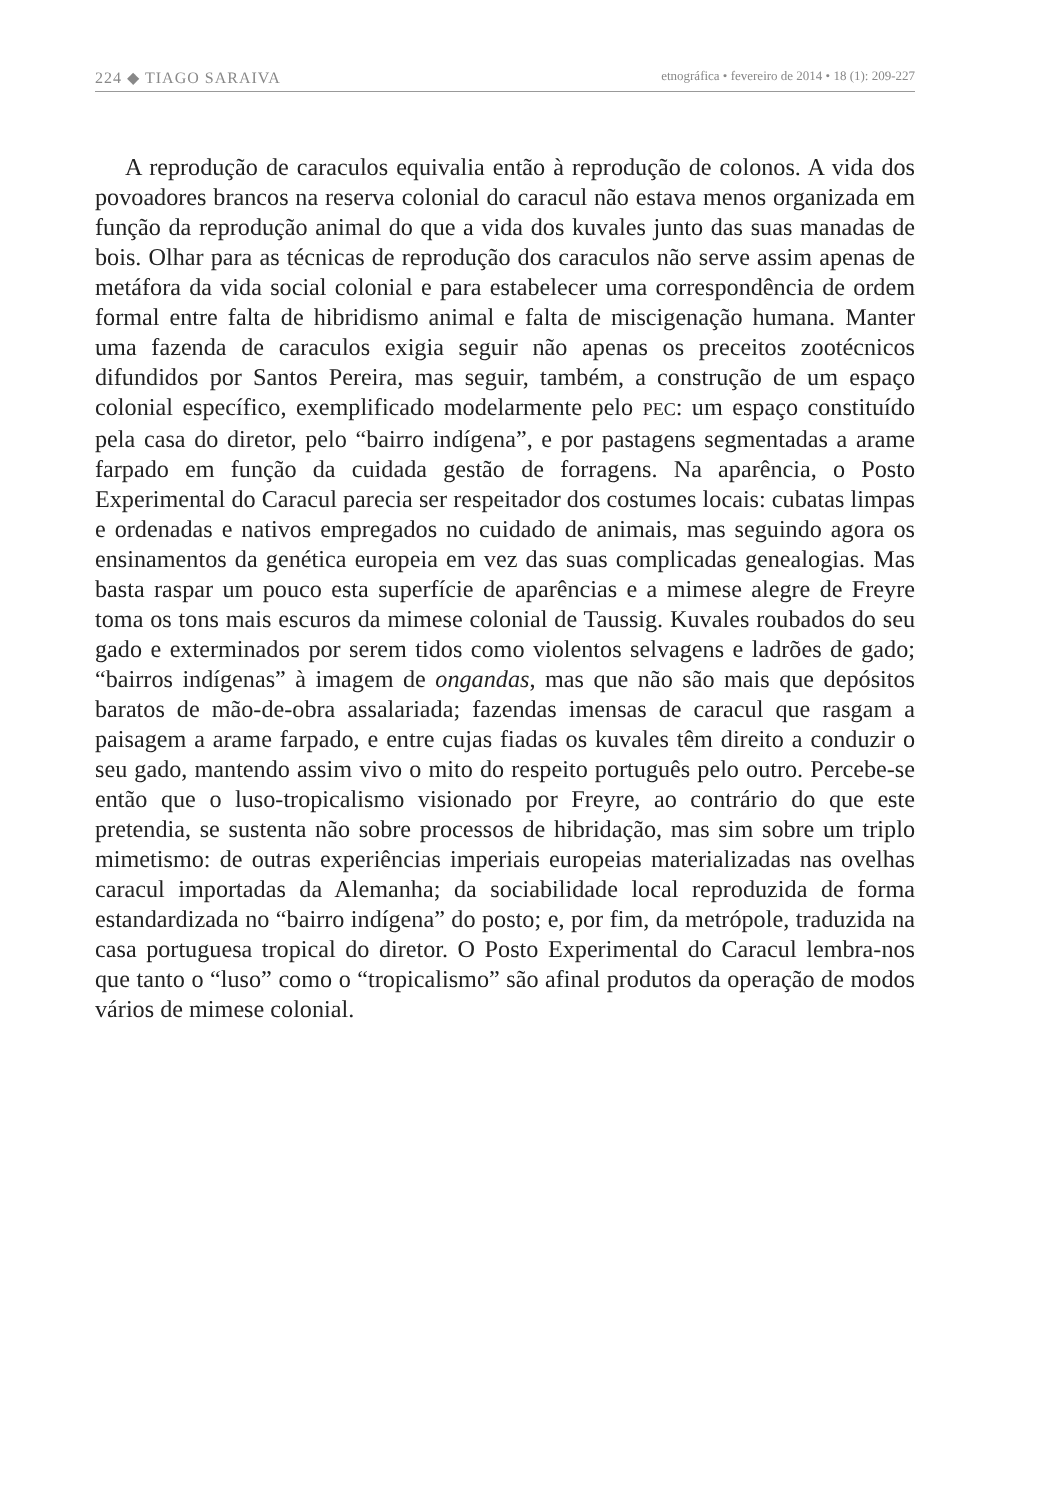224 ◆ TIAGO SARAIVA etnográfica • fevereiro de 2014 • 18 (1): 209-227
A reprodução de caraculos equivalia então à reprodução de colonos. A vida dos povoadores brancos na reserva colonial do caracul não estava menos organizada em função da reprodução animal do que a vida dos kuvales junto das suas manadas de bois. Olhar para as técnicas de reprodução dos caraculos não serve assim apenas de metáfora da vida social colonial e para estabelecer uma correspondência de ordem formal entre falta de hibridismo animal e falta de miscigenação humana. Manter uma fazenda de caraculos exigia seguir não apenas os preceitos zootécnicos difundidos por Santos Pereira, mas seguir, também, a construção de um espaço colonial específico, exemplificado modelarmente pelo PEC: um espaço constituído pela casa do diretor, pelo “bairro indígena”, e por pastagens segmentadas a arame farpado em função da cuidada gestão de forragens. Na aparência, o Posto Experimental do Caracul parecia ser respeitador dos costumes locais: cubatas limpas e ordenadas e nativos empregados no cuidado de animais, mas seguindo agora os ensinamentos da genética europeia em vez das suas complicadas genealogias. Mas basta raspar um pouco esta superfície de aparências e a mimese alegre de Freyre toma os tons mais escuros da mimese colonial de Taussig. Kuvales roubados do seu gado e exterminados por serem tidos como violentos selvagens e ladrões de gado; “bairros indígenas” à imagem de ongandas, mas que não são mais que depósitos baratos de mão-de-obra assalariada; fazendas imensas de caracul que rasgam a paisagem a arame farpado, e entre cujas fiadas os kuvales têm direito a conduzir o seu gado, mantendo assim vivo o mito do respeito português pelo outro. Percebe-se então que o luso-tropicalismo visionado por Freyre, ao contrário do que este pretendia, se sustenta não sobre processos de hibridação, mas sim sobre um triplo mimetismo: de outras experiências imperiais europeias materializadas nas ovelhas caracul importadas da Alemanha; da sociabilidade local reproduzida de forma estandardizada no “bairro indígena” do posto; e, por fim, da metrópole, traduzida na casa portuguesa tropical do diretor. O Posto Experimental do Caracul lembra-nos que tanto o “luso” como o “tropicalismo” são afinal produtos da operação de modos vários de mimese colonial.